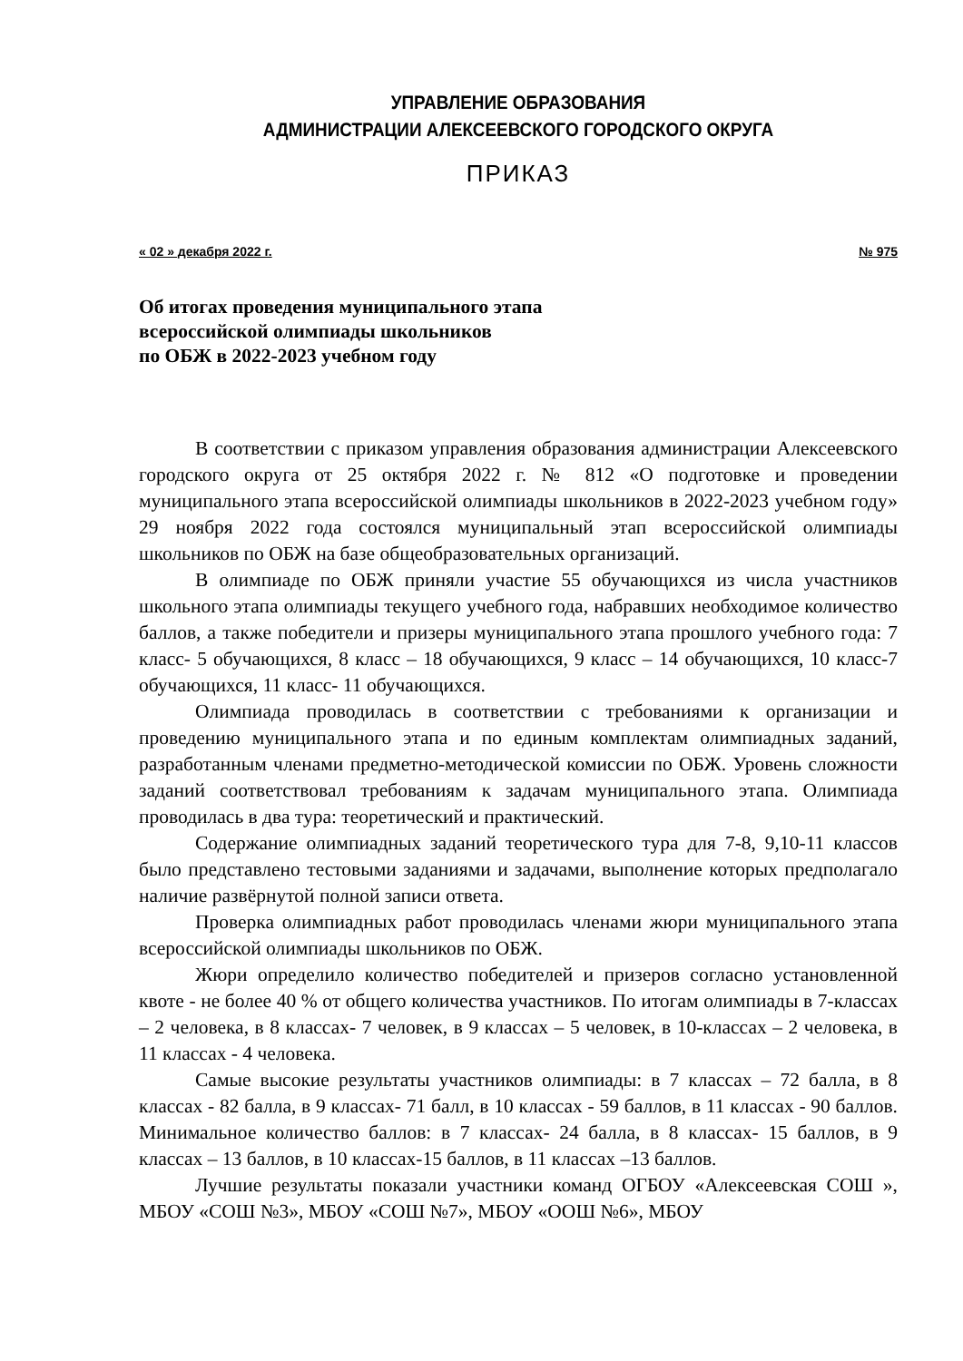УПРАВЛЕНИЕ ОБРАЗОВАНИЯ
АДМИНИСТРАЦИИ АЛЕКСЕЕВСКОГО ГОРОДСКОГО ОКРУГА
ПРИКАЗ
« 02 » декабря 2022 г. № 975
Об итогах проведения муниципального этапа
всероссийской олимпиады школьников
по ОБЖ в 2022-2023 учебном году
В соответствии с приказом управления образования администрации Алексеевского городского округа от 25 октября 2022 г. № 812 «О подготовке и проведении муниципального этапа всероссийской олимпиады школьников в 2022-2023 учебном году» 29 ноября 2022 года состоялся муниципальный этап всероссийской олимпиады школьников по ОБЖ на базе общеобразовательных организаций.
В олимпиаде по ОБЖ приняли участие 55 обучающихся из числа участников школьного этапа олимпиады текущего учебного года, набравших необходимое количество баллов, а также победители и призеры муниципального этапа прошлого учебного года: 7 класс- 5 обучающихся, 8 класс – 18 обучающихся, 9 класс – 14 обучающихся, 10 класс-7 обучающихся, 11 класс- 11 обучающихся.
Олимпиада проводилась в соответствии с требованиями к организации и проведению муниципального этапа и по единым комплектам олимпиадных заданий, разработанным членами предметно-методической комиссии по ОБЖ. Уровень сложности заданий соответствовал требованиям к задачам муниципального этапа. Олимпиада проводилась в два тура: теоретический и практический.
Содержание олимпиадных заданий теоретического тура для 7-8, 9,10-11 классов было представлено тестовыми заданиями и задачами, выполнение которых предполагало наличие развёрнутой полной записи ответа.
Проверка олимпиадных работ проводилась членами жюри муниципального этапа всероссийской олимпиады школьников по ОБЖ.
Жюри определило количество победителей и призеров согласно установленной квоте - не более 40 % от общего количества участников. По итогам олимпиады в 7-классах – 2 человека, в 8 классах- 7 человек, в 9 классах – 5 человек, в 10-классах – 2 человека, в 11 классах - 4 человека.
Самые высокие результаты участников олимпиады: в 7 классах – 72 балла, в 8 классах - 82 балла, в 9 классах- 71 балл, в 10 классах - 59 баллов, в 11 классах - 90 баллов. Минимальное количество баллов: в 7 классах- 24 балла, в 8 классах- 15 баллов, в 9 классах – 13 баллов, в 10 классах-15 баллов, в 11 классах –13 баллов.
Лучшие результаты показали участники команд ОГБОУ «Алексеевская СОШ », МБОУ «СОШ №3», МБОУ «СОШ №7», МБОУ «ООШ №6», МБОУ